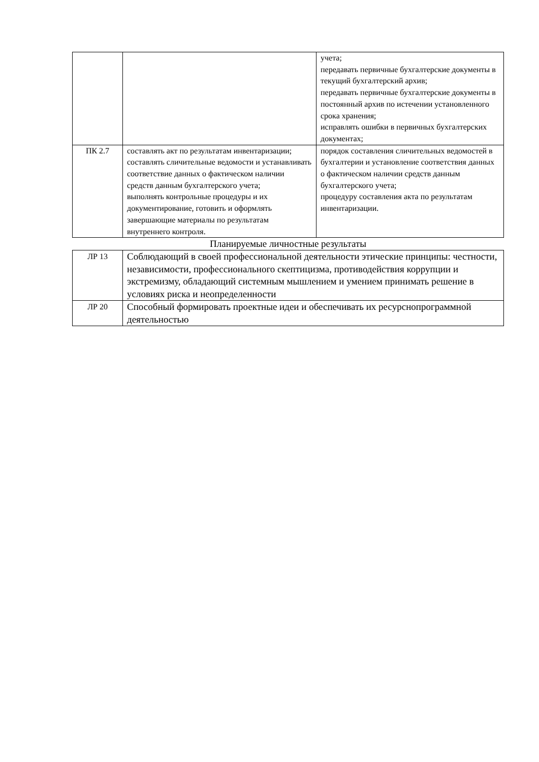| | | учета; передавать первичные бухгалтерские документы в текущий бухгалтерский архив; передавать первичные бухгалтерские документы в постоянный архив по истечении установленного срока хранения; исправлять ошибки в первичных бухгалтерских документах; |
| ПК 2.7 | составлять акт по результатам инвентаризации; составлять сличительные ведомости и устанавливать соответствие данных о фактическом наличии средств данным бухгалтерского учета; выполнять контрольные процедуры и их документирование, готовить и оформлять завершающие материалы по результатам внутреннего контроля. | порядок составления сличительных ведомостей в бухгалтерии и установление соответствия данных о фактическом наличии средств данным бухгалтерского учета; процедуру составления акта по результатам инвентаризации. |
Планируемые личностные результаты
| ЛР 13 | Соблюдающий в своей профессиональной деятельности этические принципы: честности, независимости, профессионального скептицизма, противодействия коррупции и экстремизму, обладающий системным мышлением и умением принимать решение в условиях риска и неопределенности |
| ЛР 20 | Способный формировать проектные идеи и обеспечивать их ресурснопрограммной деятельностью |